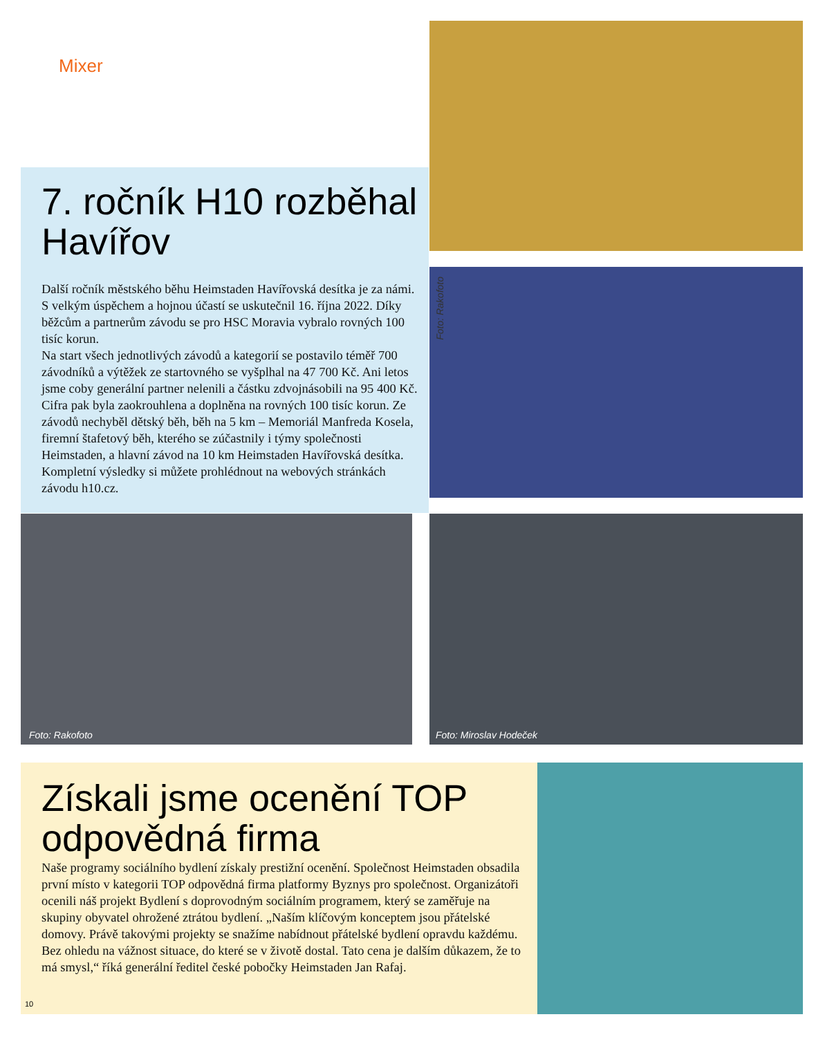Mixer
Foto: Rakofoto
7. ročník H10 rozběhal Havířov
Další ročník městského běhu Heimstaden Havířovská desítka je za námi. S velkým úspěchem a hojnou účastí se uskutečnil 16. října 2022. Díky běžcům a partnerům závodu se pro HSC Moravia vybralo rovných 100 tisíc korun.
Na start všech jednotlivých závodů a kategorií se postavilo téměř 700 závodníků a výtěžek ze startovného se vyšplhal na 47 700 Kč. Ani letos jsme coby generální partner nelenili a částku zdvojnásobili na 95 400 Kč. Cifra pak byla zaokrouhlena a doplněna na rovných 100 tisíc korun. Ze závodů nechyběl dětský běh, běh na 5 km – Memoriál Manfreda Kosela, firemní štafetový běh, kterého se zúčastnily i týmy společnosti Heimstaden, a hlavní závod na 10 km Heimstaden Havířovská desítka. Kompletní výsledky si můžete prohlédnout na webových stránkách závodu h10.cz.
Foto: Rakofoto Foto: Miroslav Hodeček
Získali jsme ocenění TOP odpovědná firma
Naše programy sociálního bydlení získaly prestižní ocenění. Společnost Heimstaden obsadila první místo v kategorii TOP odpovědná firma platformy Byznys pro společnost. Organizátoři ocenili náš projekt Bydlení s doprovodným sociálním programem, který se zaměřuje na skupiny obyvatel ohrožené ztrátou bydlení. „Naším klíčovým konceptem jsou přátelské domovy. Právě takovými projekty se snažíme nabídnout přátelské bydlení opravdu každému. Bez ohledu na vážnost situace, do které se v životě dostal. Tato cena je dalším důkazem, že to má smysl,“ říká generální ředitel české pobočky Heimstaden Jan Rafaj.
10